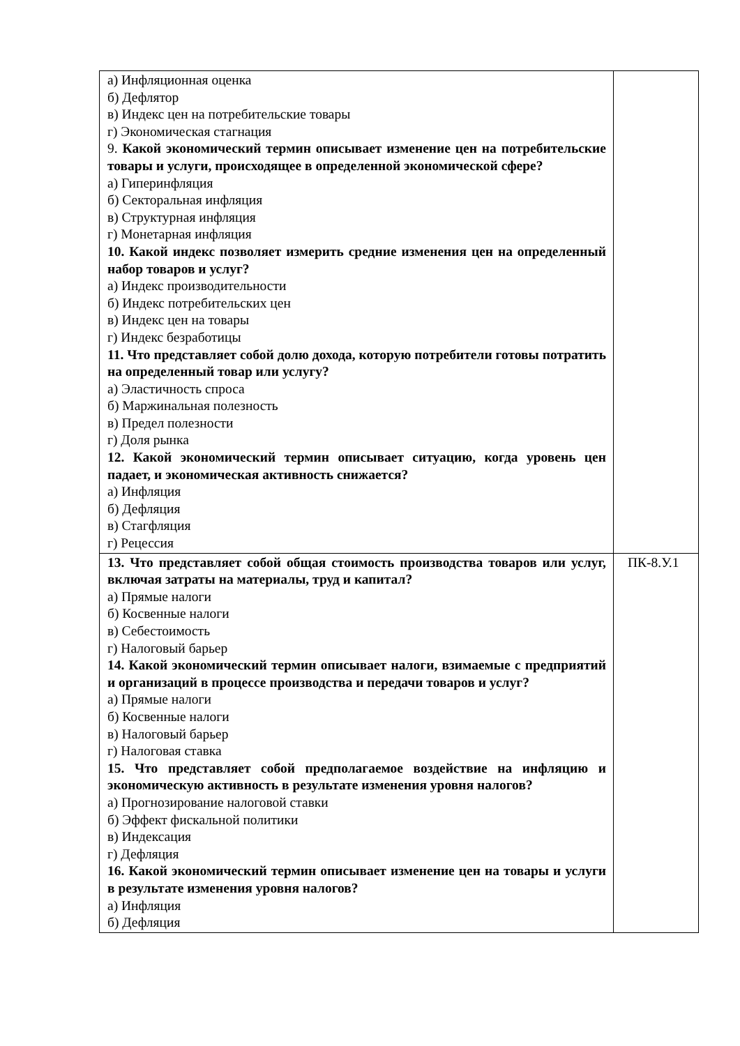| а) Инфляционная оценка б) Дефлятор в) Индекс цен на потребительские товары г) Экономическая стагнация 9. Какой экономический термин описывает изменение цен на потребительские товары и услуги, происходящее в определенной экономической сфере? а) Гиперинфляция б) Секторальная инфляция в) Структурная инфляция г) Монетарная инфляция 10. Какой индекс позволяет измерить средние изменения цен на определенный набор товаров и услуг? а) Индекс производительности б) Индекс потребительских цен в) Индекс цен на товары г) Индекс безработицы 11. Что представляет собой долю дохода, которую потребители готовы потратить на определенный товар или услугу? а) Эластичность спроса б) Маржинальная полезность в) Предел полезности г) Доля рынка 12. Какой экономический термин описывает ситуацию, когда уровень цен падает, и экономическая активность снижается? а) Инфляция б) Дефляция в) Стагфляция г) Рецессия | |
| 13. Что представляет собой общая стоимость производства товаров или услуг, включая затраты на материалы, труд и капитал? а) Прямые налоги б) Косвенные налоги в) Себестоимость г) Налоговый барьер 14. Какой экономический термин описывает налоги, взимаемые с предприятий и организаций в процессе производства и передачи товаров и услуг? а) Прямые налоги б) Косвенные налоги в) Налоговый барьер г) Налоговая ставка 15. Что представляет собой предполагаемое воздействие на инфляцию и экономическую активность в результате изменения уровня налогов? а) Прогнозирование налоговой ставки б) Эффект фискальной политики в) Индексация г) Дефляция 16. Какой экономический термин описывает изменение цен на товары и услуги в результате изменения уровня налогов? а) Инфляция б) Дефляция | ПК-8.У.1 |